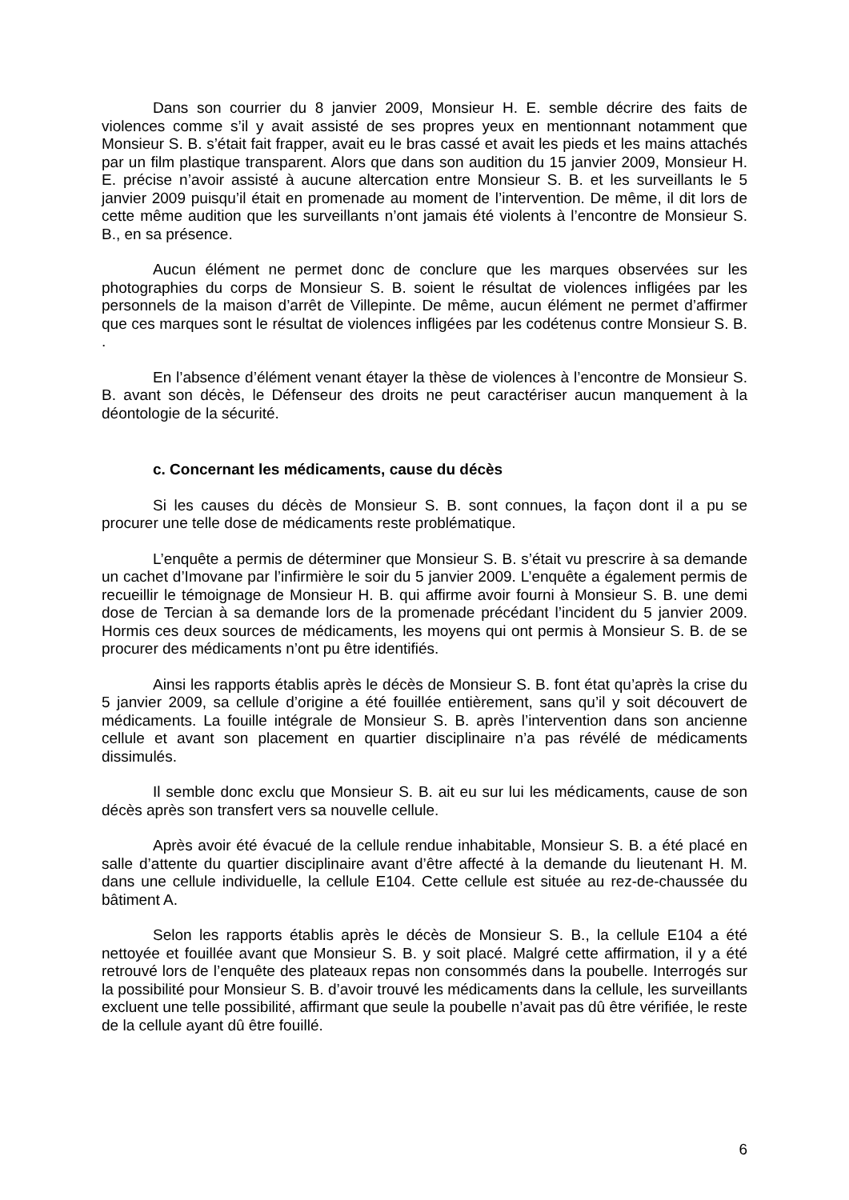Dans son courrier du 8 janvier 2009, Monsieur H. E. semble décrire des faits de violences comme s’il y avait assisté de ses propres yeux en mentionnant notamment que Monsieur S. B. s’était fait frapper, avait eu le bras cassé et avait les pieds et les mains attachés par un film plastique transparent. Alors que dans son audition du 15 janvier 2009, Monsieur H. E. précise n’avoir assisté à aucune altercation entre Monsieur S. B. et les surveillants le 5 janvier 2009 puisqu’il était en promenade au moment de l’intervention. De même, il dit lors de cette même audition que les surveillants n’ont jamais été violents à l’encontre de Monsieur S. B., en sa présence.
Aucun élément ne permet donc de conclure que les marques observées sur les photographies du corps de Monsieur S. B. soient le résultat de violences infligées par les personnels de la maison d’arrêt de Villepinte. De même, aucun élément ne permet d’affirmer que ces marques sont le résultat de violences infligées par les codétenus contre Monsieur S. B. .
En l’absence d’élément venant étayer la thèse de violences à l’encontre de Monsieur S. B. avant son décès, le Défenseur des droits ne peut caractériser aucun manquement à la déontologie de la sécurité.
c. Concernant les médicaments, cause du décès
Si les causes du décès de Monsieur S. B. sont connues, la façon dont il a pu se procurer une telle dose de médicaments reste problématique.
L’enquête a permis de déterminer que Monsieur S. B. s’était vu prescrire à sa demande un cachet d’Imovane par l’infirmière le soir du 5 janvier 2009. L’enquête a également permis de recueillir le témoignage de Monsieur H. B. qui affirme avoir fourni à Monsieur S. B. une demi dose de Tercian à sa demande lors de la promenade précédant l’incident du 5 janvier 2009. Hormis ces deux sources de médicaments, les moyens qui ont permis à Monsieur S. B. de se procurer des médicaments n’ont pu être identifiés.
Ainsi les rapports établis après le décès de Monsieur S. B. font état qu’après la crise du 5 janvier 2009, sa cellule d’origine a été fouillée entièrement, sans qu’il y soit découvert de médicaments. La fouille intégrale de Monsieur S. B. après l’intervention dans son ancienne cellule et avant son placement en quartier disciplinaire n’a pas révélé de médicaments dissimulés.
Il semble donc exclu que Monsieur S. B. ait eu sur lui les médicaments, cause de son décès après son transfert vers sa nouvelle cellule.
Après avoir été évacué de la cellule rendue inhabitable, Monsieur S. B. a été placé en salle d’attente du quartier disciplinaire avant d’être affecté à la demande du lieutenant H. M. dans une cellule individuelle, la cellule E104. Cette cellule est située au rez-de-chaussée du bâtiment A.
Selon les rapports établis après le décès de Monsieur S. B., la cellule E104 a été nettoyée et fouillée avant que Monsieur S. B. y soit placé. Malgré cette affirmation, il y a été retrouvé lors de l’enquête des plateaux repas non consommés dans la poubelle. Interrogés sur la possibilité pour Monsieur S. B. d’avoir trouvé les médicaments dans la cellule, les surveillants excluent une telle possibilité, affirmant que seule la poubelle n’avait pas dû être vérifiée, le reste de la cellule ayant dû être fouillé.
6